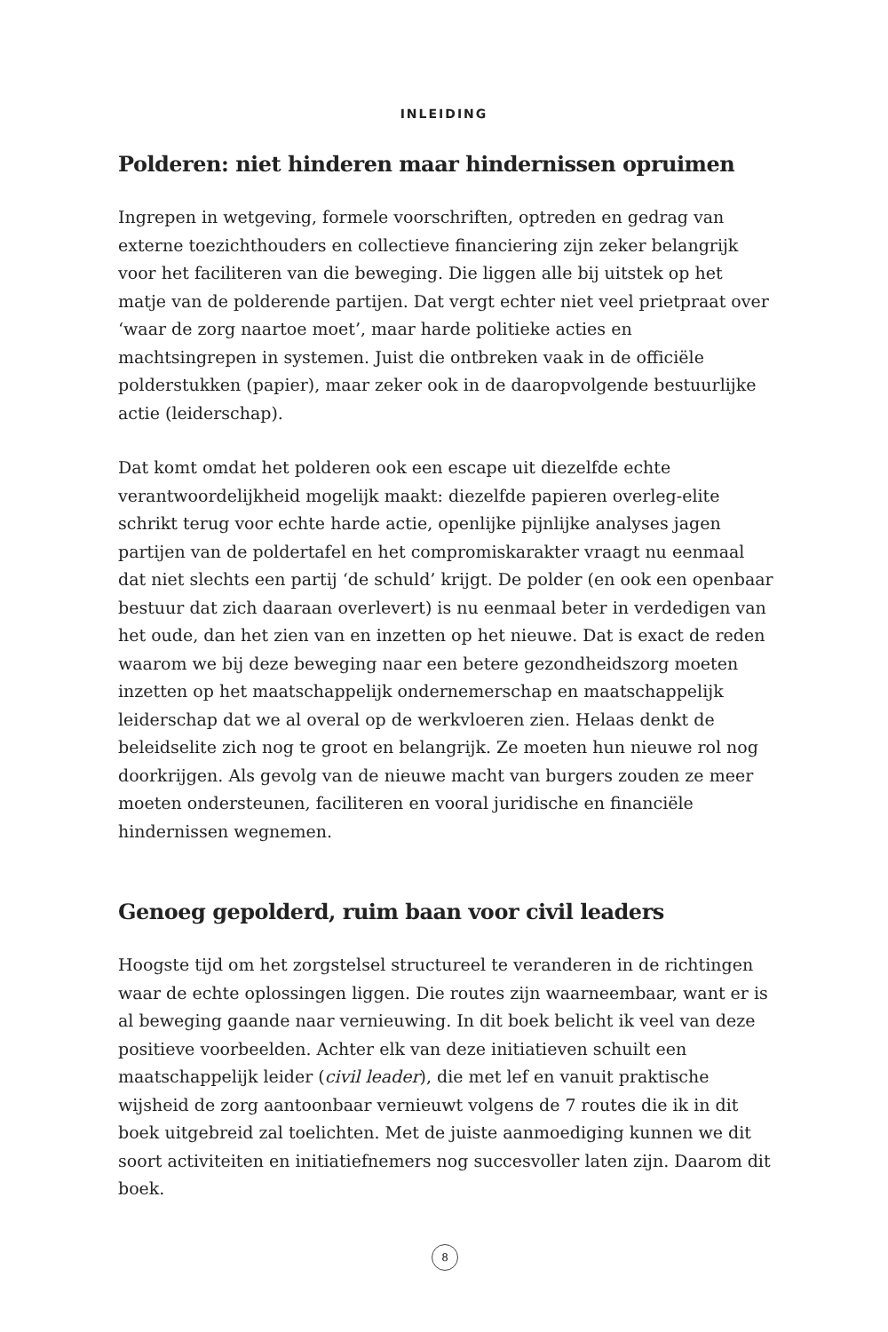INLEIDING
Polderen: niet hinderen maar hindernissen opruimen
Ingrepen in wetgeving, formele voorschriften, optreden en gedrag van externe toezichthouders en collectieve financiering zijn zeker belangrijk voor het faciliteren van die beweging. Die liggen alle bij uitstek op het matje van de polderende partijen. Dat vergt echter niet veel prietpraat over ‘waar de zorg naartoe moet’, maar harde politieke acties en machtsingrepen in systemen. Juist die ontbreken vaak in de officiële polderstukken (papier), maar zeker ook in de daaropvolgende bestuurlijke actie (leiderschap).
Dat komt omdat het polderen ook een escape uit diezelfde echte verantwoordelijkheid mogelijk maakt: diezelfde papieren overleg-elite schrikt terug voor echte harde actie, openlijke pijnlijke analyses jagen partijen van de poldertafel en het compromiskarakter vraagt nu eenmaal dat niet slechts een partij ‘de schuld’ krijgt. De polder (en ook een openbaar bestuur dat zich daaraan overlevert) is nu eenmaal beter in verdedigen van het oude, dan het zien van en inzetten op het nieuwe. Dat is exact de reden waarom we bij deze beweging naar een betere gezondheidszorg moeten inzetten op het maatschappelijk ondernemerschap en maatschappelijk leiderschap dat we al overal op de werkvloeren zien. Helaas denkt de beleidselite zich nog te groot en belangrijk. Ze moeten hun nieuwe rol nog doorkrijgen. Als gevolg van de nieuwe macht van burgers zouden ze meer moeten ondersteunen, faciliteren en vooral juridische en financiële hindernissen wegnemen.
Genoeg gepolderd, ruim baan voor civil leaders
Hoogste tijd om het zorgstelsel structureel te veranderen in de richtingen waar de echte oplossingen liggen. Die routes zijn waarneembaar, want er is al beweging gaande naar vernieuwing. In dit boek belicht ik veel van deze positieve voorbeelden. Achter elk van deze initiatieven schuilt een maatschappelijk leider (civil leader), die met lef en vanuit praktische wijsheid de zorg aantoonbaar vernieuwt volgens de 7 routes die ik in dit boek uitgebreid zal toelichten. Met de juiste aanmoediging kunnen we dit soort activiteiten en initiatiefnemers nog succesvoller laten zijn. Daarom dit boek.
8